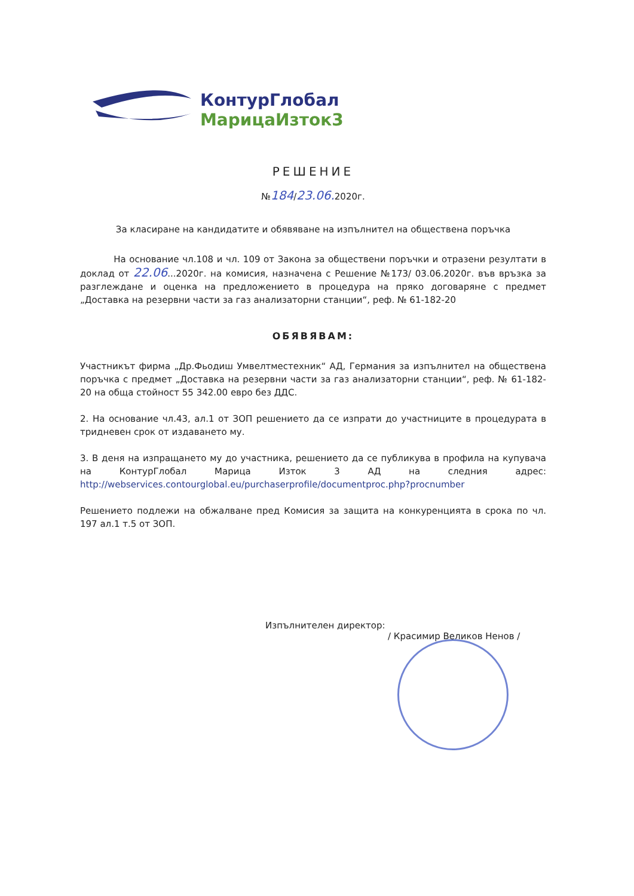КонтурГлобал
МарицаИзток3
РЕШЕНИЕ
№184/23.06. 2020г.
За класиране на кандидатите и обявяване на изпълнител на обществена поръчка
На основание чл.108 и чл. 109 от Закона за обществени поръчки и отразени резултати в доклад от 22.06...2020г. на комисия, назначена с Решение №173/ 03.06.2020г. във връзка за разглеждане и оценка на предложението в процедура на пряко договаряне с предмет „Доставка на резервни части за газ анализаторни станции“, реф. № 61-182-20
ОБЯВЯВАМ:
Участникът фирма „Др.Фьодиш Умвелтместехник“ АД, Германия за изпълнител на обществена поръчка с предмет „Доставка на резервни части за газ анализаторни станции“, реф. № 61-182-20 на обща стойност 55 342.00 евро без ДДС.
2. На основание чл.43, ал.1 от ЗОП решението да се изпрати до участниците в процедурата в тридневен срок от издаването му.
3. В деня на изпращането му до участника, решението да се публикува в профила на купувача на КонтурГлобал Марица Изток 3 АД на следния адрес: http://webservices.contourglobal.eu/purchaserprofile/documentproc.php?procnumber
Решението подлежи на обжалване пред Комисия за защита на конкуренцията в срока по чл. 197 ал.1 т.5 от ЗОП.
Изпълнителен директор:
/ Красимир Великов Ненов /